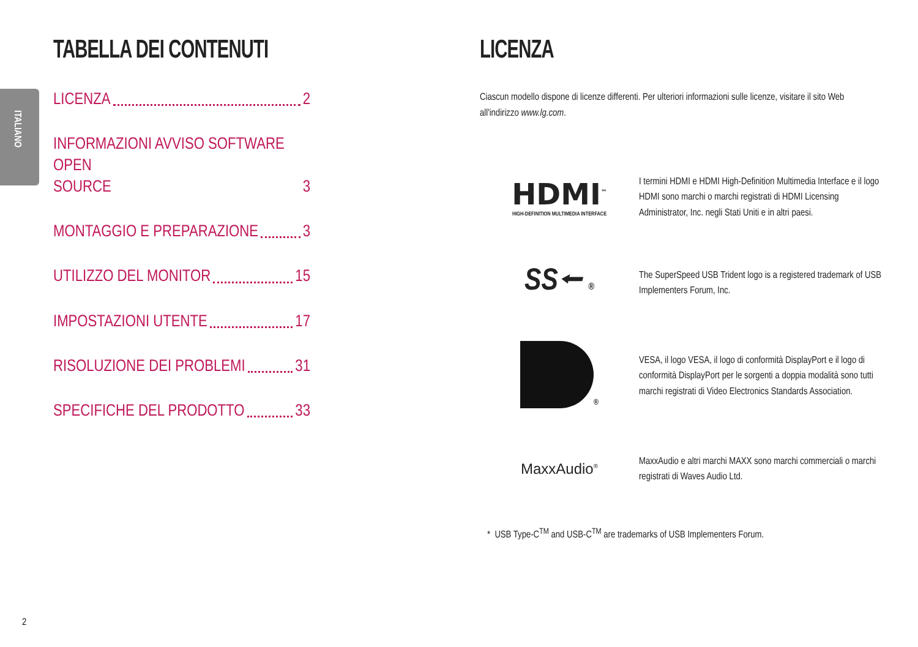ITALIANO
TABELLA DEI CONTENUTI
LICENZA 2
INFORMAZIONI AVVISO SOFTWARE OPEN
SOURCE 3
MONTAGGIO E PREPARAZIONE 3
UTILIZZO DEL MONITOR 15
IMPOSTAZIONI UTENTE 17
RISOLUZIONE DEI PROBLEMI 31
SPECIFICHE DEL PRODOTTO 33
LICENZA
Ciascun modello dispone di licenze differenti. Per ulteriori informazioni sulle licenze, visitare il sito Web all'indirizzo www.lg.com.
HDMI<sup>™</sup>
HIGH-DEFINITION MULTIMEDIA INTERFACE
I termini HDMI e HDMI High-Definition Multimedia Interface e il logo HDMI sono marchi o marchi registrati di HDMI Licensing Administrator, Inc. negli Stati Uniti e in altri paesi.
SS⭠ ®
The SuperSpeed USB Trident logo is a registered trademark of USB Implementers Forum, Inc.
<sup>®</sup>
VESA, il logo VESA, il logo di conformità DisplayPort e il logo di conformità DisplayPort per le sorgenti a doppia modalità sono tutti marchi registrati di Video Electronics Standards Association.
MaxxAudio<sup>®</sup>
MaxxAudio e altri marchi MAXX sono marchi commerciali o marchi registrati di Waves Audio Ltd.
* USB Type-C<sup>TM</sup> and USB-C<sup>TM</sup> are trademarks of USB Implementers Forum.
2